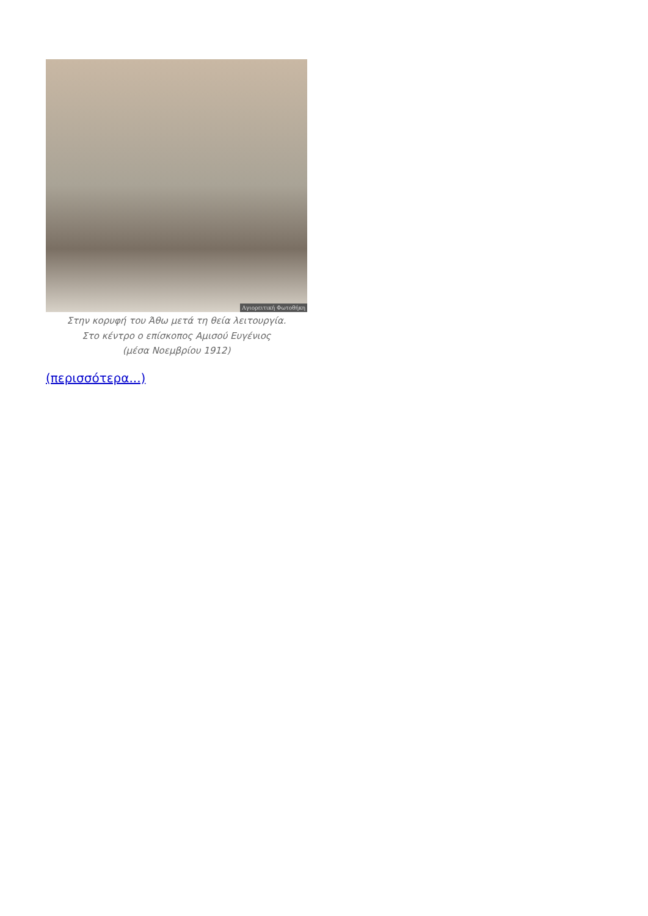Αγιορειτική Φωτοθήκη
Στην κορυφή του Άθω μετά τη θεία λειτουργία.
Στο κέντρο ο επίσκοπος Αμισού Ευγένιος
(μέσα Νοεμβρίου 1912)
(περισσότερα...)